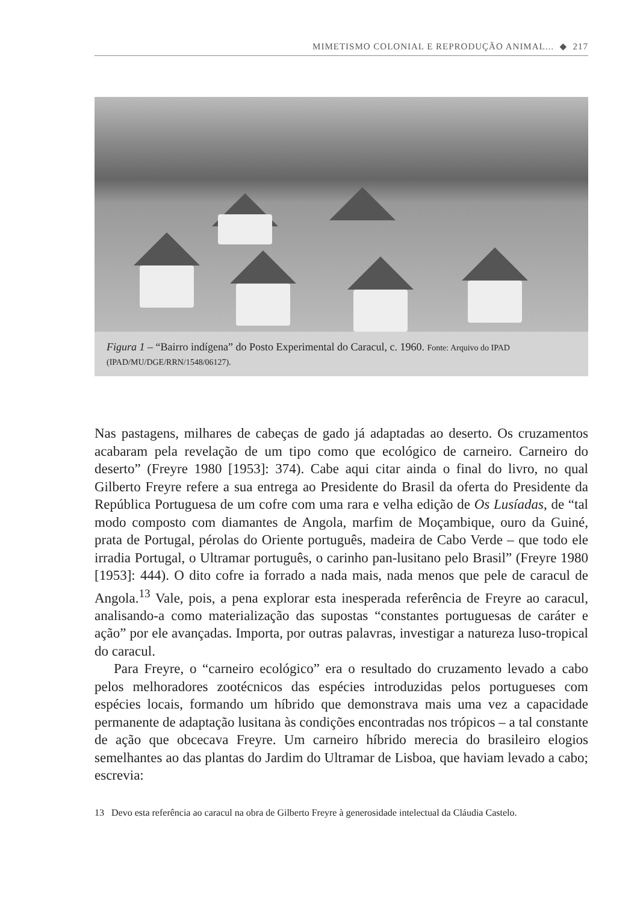MIMETISMO COLONIAL E REPRODUÇÃO ANIMAL... ◆ 217
Figura 1 – “Bairro indígena” do Posto Experimental do Caracul, c. 1960. Fonte: Arquivo do IPAD (IPAD/MU/DGE/RRN/1548/06127).
Nas pastagens, milhares de cabeças de gado já adaptadas ao deserto. Os cruzamentos acabaram pela revelação de um tipo como que ecológico de carneiro. Carneiro do deserto” (Freyre 1980 [1953]: 374). Cabe aqui citar ainda o final do livro, no qual Gilberto Freyre refere a sua entrega ao Presidente do Brasil da oferta do Presidente da República Portuguesa de um cofre com uma rara e velha edição de Os Lusíadas, de “tal modo composto com diamantes de Angola, marfim de Moçambique, ouro da Guiné, prata de Portugal, pérolas do Oriente português, madeira de Cabo Verde – que todo ele irradia Portugal, o Ultramar português, o carinho pan-lusitano pelo Brasil” (Freyre 1980 [1953]: 444). O dito cofre ia forrado a nada mais, nada menos que pele de caracul de Angola.<sup>13</sup> Vale, pois, a pena explorar esta inesperada referência de Freyre ao caracul, analisando-a como materialização das supostas “constantes portuguesas de caráter e ação” por ele avançadas. Importa, por outras palavras, investigar a natureza luso-tropical do caracul.
Para Freyre, o “carneiro ecológico” era o resultado do cruzamento levado a cabo pelos melhoradores zootécnicos das espécies introduzidas pelos portugueses com espécies locais, formando um híbrido que demonstrava mais uma vez a capacidade permanente de adaptação lusitana às condições encontradas nos trópicos – a tal constante de ação que obcecava Freyre. Um carneiro híbrido merecia do brasileiro elogios semelhantes ao das plantas do Jardim do Ultramar de Lisboa, que haviam levado a cabo; escrevia:
13 Devo esta referência ao caracul na obra de Gilberto Freyre à generosidade intelectual da Cláudia Castelo.